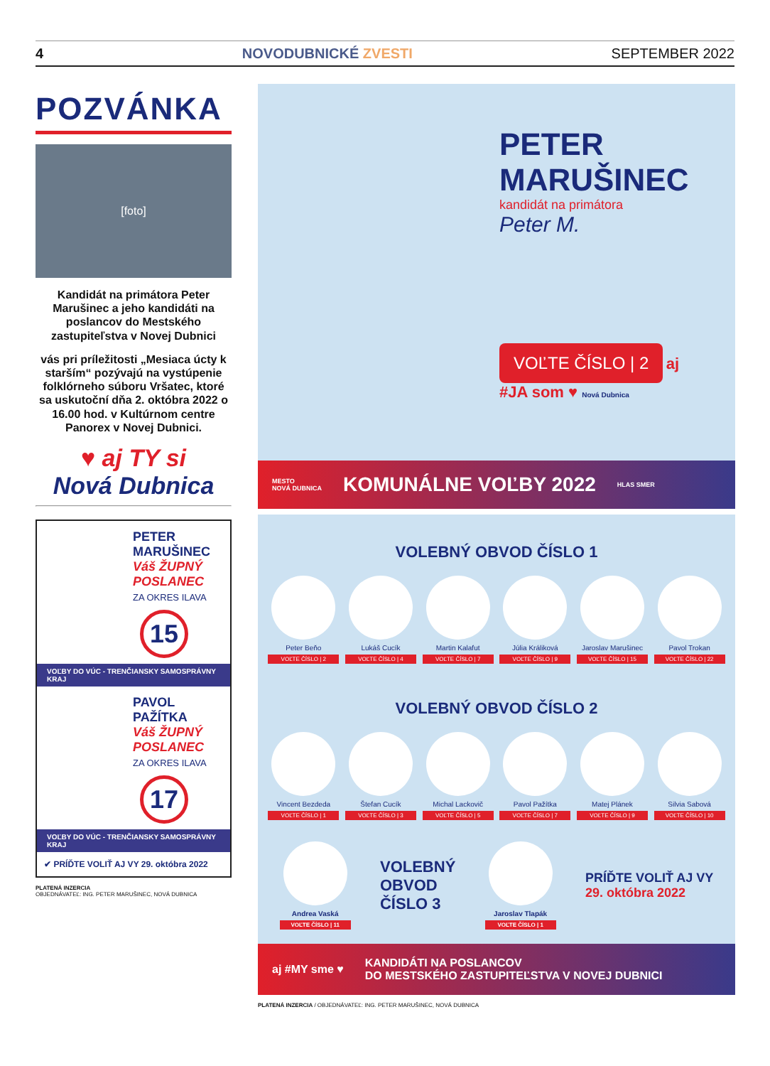4 NOVODUBNICKÉ ZVESTI SEPTEMBER 2022
POZVÁNKA
[foto]
Kandidát na primátora Peter Marušinec a jeho kandidáti na poslancov do Mestského zastupiteľstva v Novej Dubnici
vás pri príležitosti „Mesiaca úcty k starším“ pozývajú na vystúpenie folklórneho súboru Vršatec, ktoré sa uskutoční dňa 2. októbra 2022 o 16.00 hod. v Kultúrnom centre Panorex v Novej Dubnici.
♥ aj TY si
Nová Dubnica
PETER
MARUŠINEC
Váš ŽUPNÝ
POSLANEC
ZA OKRES ILAVA
15
VOĽBY DO VÚC - TRENČIANSKY SAMOSPRÁVNY KRAJ
PAVOL
PAŽÍTKA
Váš ŽUPNÝ
POSLANEC
ZA OKRES ILAVA
17
VOĽBY DO VÚC - TRENČIANSKY SAMOSPRÁVNY KRAJ
✔ PRÍĎTE VOLIŤ AJ VY 29. októbra 2022
PLATENÁ INZERCIA
OBJEDNÁVATEĽ: ING. PETER MARUŠINEC, NOVÁ DUBNICA
PETER
MARUŠINEC
kandidát na primátora
Peter M.
VOĽTE ČÍSLO | 2
aj #JA som ♥ Nová Dubnica
MESTO
NOVÁ DUBNICA KOMUNÁLNE VOĽBY 2022 HLAS SMER
VOLEBNÝ OBVOD ČÍSLO 1
Peter Beňo
VOĽTE ČÍSLO | 2
Lukáš Cucík
VOĽTE ČÍSLO | 4
Martin Kalafut
VOĽTE ČÍSLO | 7
Júlia Králiková
VOĽTE ČÍSLO | 9
Jaroslav Marušinec
VOĽTE ČÍSLO | 15
Pavol Trokan
VOĽTE ČÍSLO | 22
VOLEBNÝ OBVOD ČÍSLO 2
Vincent Bezdeda
VOĽTE ČÍSLO | 1
Štefan Cucík
VOĽTE ČÍSLO | 3
Michal Lackovič
VOĽTE ČÍSLO | 5
Pavol Pažítka
VOĽTE ČÍSLO | 7
Matej Plánek
VOĽTE ČÍSLO | 9
Silvia Sabová
VOĽTE ČÍSLO | 10
Andrea Vaská
VOĽTE ČÍSLO | 11
VOLEBNÝ
OBVOD
ČÍSLO 3
Jaroslav Tlapák
VOĽTE ČÍSLO | 1
PRÍĎTE VOLIŤ AJ VY
29. októbra 2022
aj #MY sme ♥ KANDIDÁTI NA POSLANCOV
DO MESTSKÉHO ZASTUPITEĽSTVA V NOVEJ DUBNICI
PLATENÁ INZERCIA / OBJEDNÁVATEĽ: ING. PETER MARUŠINEC, NOVÁ DUBNICA